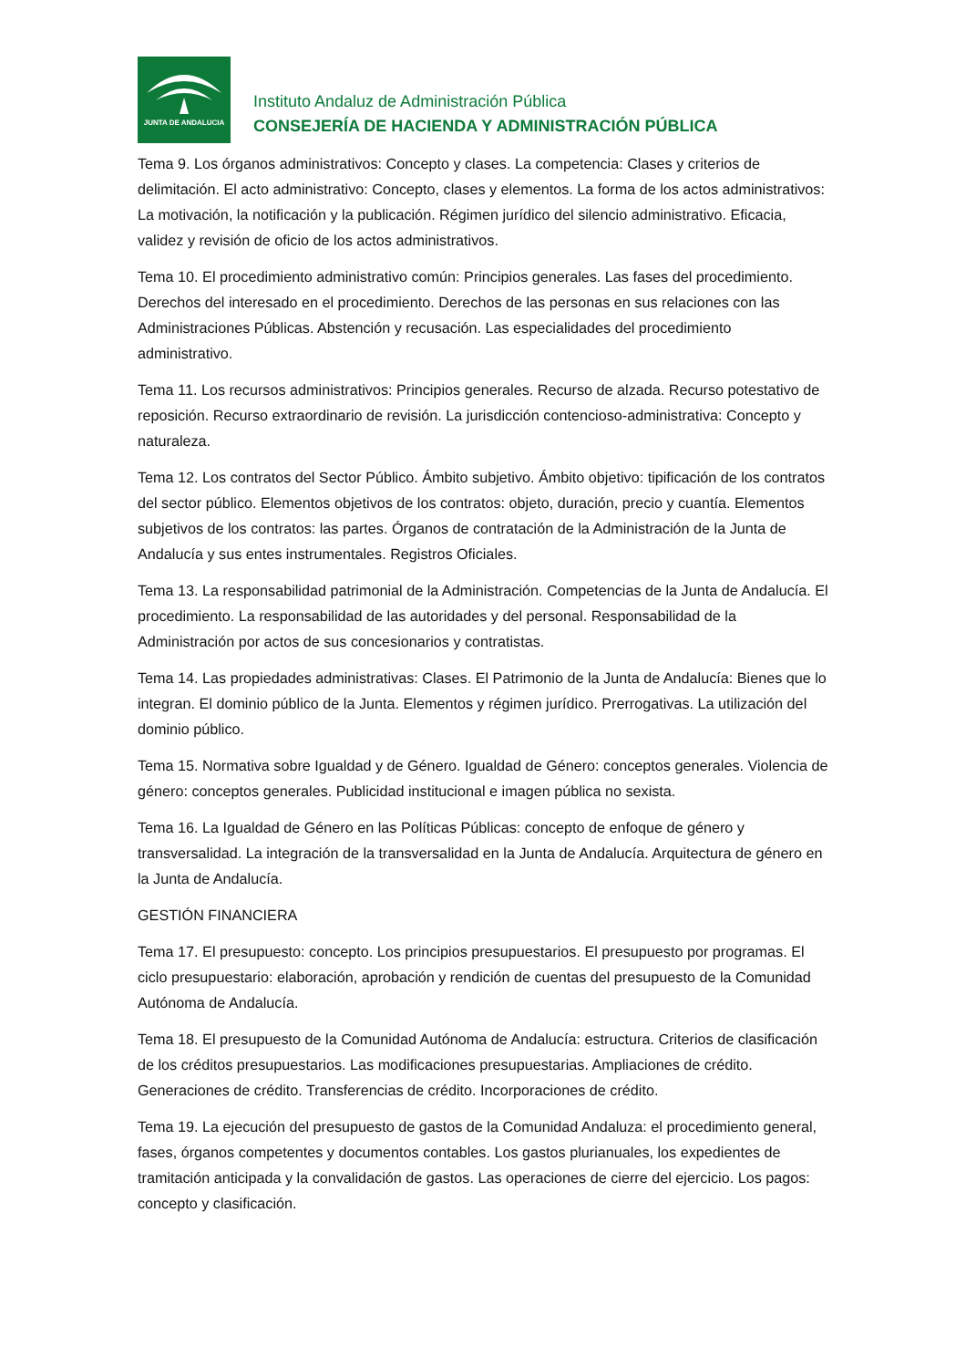JUNTA DE ANDALUCIA
Instituto Andaluz de Administración Pública
CONSEJERÍA DE HACIENDA Y ADMINISTRACIÓN PÚBLICA
Tema 9. Los órganos administrativos: Concepto y clases. La competencia: Clases y criterios de delimitación. El acto administrativo: Concepto, clases y elementos. La forma de los actos administrativos: La motivación, la notificación y la publicación. Régimen jurídico del silencio administrativo. Eficacia, validez y revisión de oficio de los actos administrativos.
Tema 10. El procedimiento administrativo común: Principios generales. Las fases del procedimiento. Derechos del interesado en el procedimiento. Derechos de las personas en sus relaciones con las Administraciones Públicas. Abstención y recusación. Las especialidades del procedimiento administrativo.
Tema 11. Los recursos administrativos: Principios generales. Recurso de alzada. Recurso potestativo de reposición. Recurso extraordinario de revisión. La jurisdicción contencioso-administrativa: Concepto y naturaleza.
Tema 12. Los contratos del Sector Público. Ámbito subjetivo. Ámbito objetivo: tipificación de los contratos del sector público. Elementos objetivos de los contratos: objeto, duración, precio y cuantía. Elementos subjetivos de los contratos: las partes. Órganos de contratación de la Administración de la Junta de Andalucía y sus entes instrumentales. Registros Oficiales.
Tema 13. La responsabilidad patrimonial de la Administración. Competencias de la Junta de Andalucía. El procedimiento. La responsabilidad de las autoridades y del personal. Responsabilidad de la Administración por actos de sus concesionarios y contratistas.
Tema 14. Las propiedades administrativas: Clases. El Patrimonio de la Junta de Andalucía: Bienes que lo integran. El dominio público de la Junta. Elementos y régimen jurídico. Prerrogativas. La utilización del dominio público.
Tema 15. Normativa sobre Igualdad y de Género. Igualdad de Género: conceptos generales. Violencia de género: conceptos generales. Publicidad institucional e imagen pública no sexista.
Tema 16. La Igualdad de Género en las Políticas Públicas: concepto de enfoque de género y transversalidad. La integración de la transversalidad en la Junta de Andalucía. Arquitectura de género en la Junta de Andalucía.
GESTIÓN FINANCIERA
Tema 17. El presupuesto: concepto. Los principios presupuestarios. El presupuesto por programas. El ciclo presupuestario: elaboración, aprobación y rendición de cuentas del presupuesto de la Comunidad Autónoma de Andalucía.
Tema 18. El presupuesto de la Comunidad Autónoma de Andalucía: estructura. Criterios de clasificación de los créditos presupuestarios. Las modificaciones presupuestarias. Ampliaciones de crédito. Generaciones de crédito. Transferencias de crédito. Incorporaciones de crédito.
Tema 19. La ejecución del presupuesto de gastos de la Comunidad Andaluza: el procedimiento general, fases, órganos competentes y documentos contables. Los gastos plurianuales, los expedientes de tramitación anticipada y la convalidación de gastos. Las operaciones de cierre del ejercicio. Los pagos: concepto y clasificación.